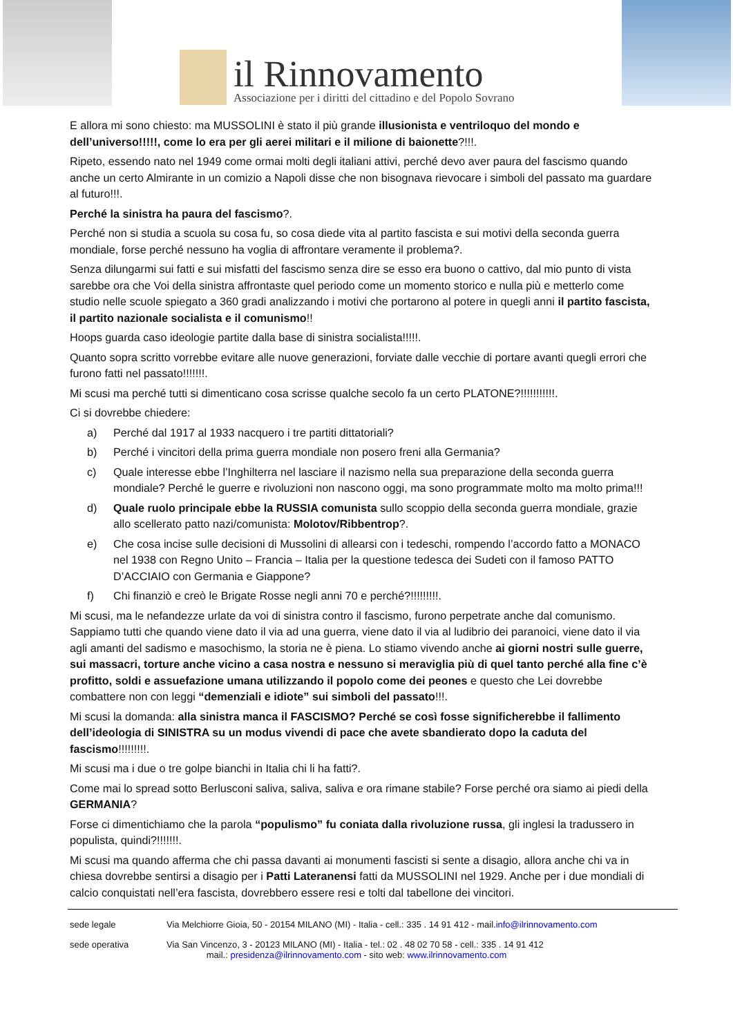il Rinnovamento
Associazione per i diritti del cittadino e del Popolo Sovrano
E allora mi sono chiesto: ma MUSSOLINI è stato il più grande illusionista e ventriloquo del mondo e dell’universo!!!!!, come lo era per gli aerei militari e il milione di baionette?!!!.
Ripeto, essendo nato nel 1949 come ormai molti degli italiani attivi, perché devo aver paura del fascismo quando anche un certo Almirante in un comizio a Napoli disse che non bisognava rievocare i simboli del passato ma guardare al futuro!!!.
Perché la sinistra ha paura del fascismo?.
Perché non si studia a scuola su cosa fu, so cosa diede vita al partito fascista e sui motivi della seconda guerra mondiale, forse perché nessuno ha voglia di affrontare veramente il problema?.
Senza dilungarmi sui fatti e sui misfatti del fascismo senza dire se esso era buono o cattivo, dal mio punto di vista sarebbe ora che Voi della sinistra affrontaste quel periodo come un momento storico e nulla più e metterlo come studio nelle scuole spiegato a 360 gradi analizzando i motivi che portarono al potere in quegli anni il partito fascista, il partito nazionale socialista e il comunismo!!
Hoops guarda caso ideologie partite dalla base di sinistra socialista!!!!!.
Quanto sopra scritto vorrebbe evitare alle nuove generazioni, forviate dalle vecchie di portare avanti quegli errori che furono fatti nel passato!!!!!!!.
Mi scusi ma perché tutti si dimenticano cosa scrisse qualche secolo fa un certo PLATONE?!!!!!!!!!!!.
Ci si dovrebbe chiedere:
a) Perché dal 1917 al 1933 nacquero i tre partiti dittatoriali?
b) Perché i vincitori della prima guerra mondiale non posero freni alla Germania?
c) Quale interesse ebbe l’Inghilterra nel lasciare il nazismo nella sua preparazione della seconda guerra mondiale? Perché le guerre e rivoluzioni non nascono oggi, ma sono programmate molto ma molto prima!!!
d) Quale ruolo principale ebbe la RUSSIA comunista sullo scoppio della seconda guerra mondiale, grazie allo scellerato patto nazi/comunista: Molotov/Ribbentrop?.
e) Che cosa incise sulle decisioni di Mussolini di allearsi con i tedeschi, rompendo l’accordo fatto a MONACO nel 1938 con Regno Unito – Francia – Italia per la questione tedesca dei Sudeti con il famoso PATTO D’ACCIAIO con Germania e Giappone?
f) Chi finanziò e creò le Brigate Rosse negli anni 70 e perché?!!!!!!!!!.
Mi scusi, ma le nefandezze urlate da voi di sinistra contro il fascismo, furono perpetrate anche dal comunismo. Sappiamo tutti che quando viene dato il via ad una guerra, viene dato il via al ludibrio dei paranoici, viene dato il via agli amanti del sadismo e masochismo, la storia ne è piena. Lo stiamo vivendo anche ai giorni nostri sulle guerre, sui massacri, torture anche vicino a casa nostra e nessuno si meraviglia più di quel tanto perché alla fine c’è profitto, soldi e assuefazione umana utilizzando il popolo come dei peones e questo che Lei dovrebbe combattere non con leggi “demenziali e idiote” sui simboli del passato!!!.
Mi scusi la domanda: alla sinistra manca il FASCISMO? Perché se così fosse significherebbe il fallimento dell’ideologia di SINISTRA su un modus vivendi di pace che avete sbandierato dopo la caduta del fascismo!!!!!!!!!.
Mi scusi ma i due o tre golpe bianchi in Italia chi li ha fatti?.
Come mai lo spread sotto Berlusconi saliva, saliva, saliva e ora rimane stabile? Forse perché ora siamo ai piedi della GERMANIA?
Forse ci dimentichiamo che la parola “populismo” fu coniata dalla rivoluzione russa, gli inglesi la tradussero in populista, quindi?!!!!!!!.
Mi scusi ma quando afferma che chi passa davanti ai monumenti fascisti si sente a disagio, allora anche chi va in chiesa dovrebbe sentirsi a disagio per i Patti Lateranensi fatti da MUSSOLINI nel 1929. Anche per i due mondiali di calcio conquistati nell’era fascista, dovrebbero essere resi e tolti dal tabellone dei vincitori.
sede legale Via Melchiorre Gioia, 50 - 20154 MILANO (MI) - Italia - cell.: 335 . 14 91 412 - mail.info@ilrinnovamento.com
sede operativa Via San Vincenzo, 3 - 20123 MILANO (MI) - Italia - tel.: 02 . 48 02 70 58 - cell.: 335 . 14 91 412
mail.: presidenza@ilrinnovamento.com - sito web: www.ilrinnovamento.com